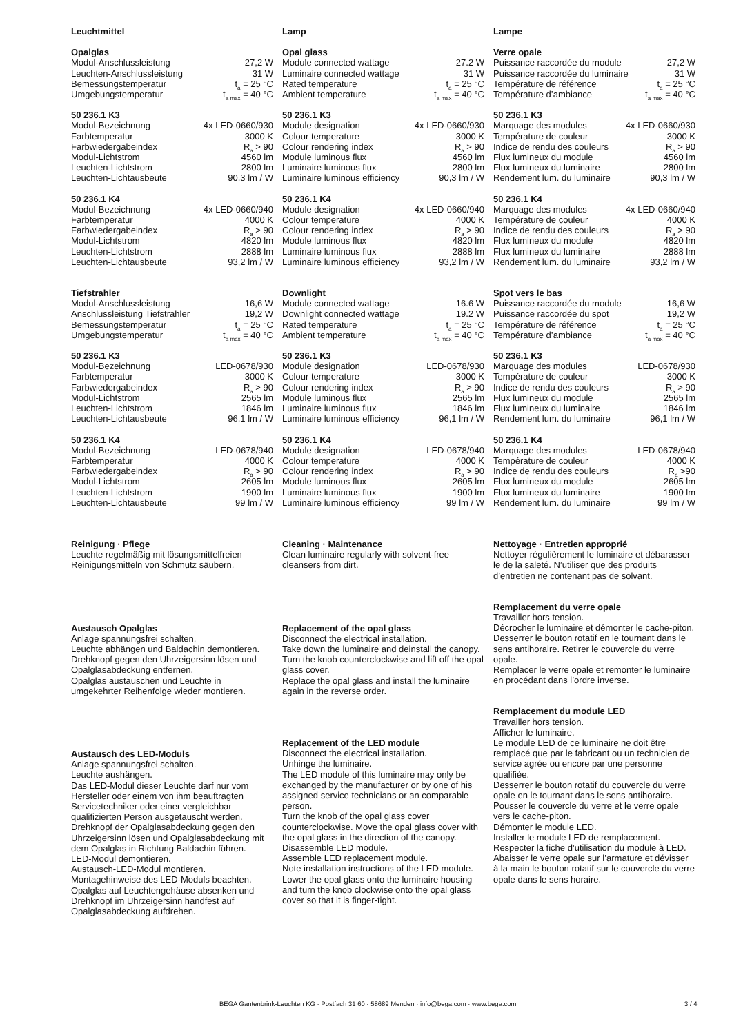Leuchtmittel
Opalglas
| Modul-Anschlussleistung | 27,2 W |
| Leuchten-Anschlussleistung | 31 W |
| Bemessungstemperatur | t<sub>a</sub> = 25 °C |
| Umgebungstemperatur | t<sub>a max</sub> = 40 °C |
50 236.1 K3
| Modul-Bezeichnung | 4x LED-0660/930 |
| Farbtemperatur | 3000 K |
| Farbwiedergabeindex | R<sub>a</sub> > 90 |
| Modul-Lichtstrom | 4560 lm |
| Leuchten-Lichtstrom | 2800 lm |
| Leuchten-Lichtausbeute | 90,3 lm / W |
50 236.1 K4
| Modul-Bezeichnung | 4x LED-0660/940 |
| Farbtemperatur | 4000 K |
| Farbwiedergabeindex | R<sub>a</sub> > 90 |
| Modul-Lichtstrom | 4820 lm |
| Leuchten-Lichtstrom | 2888 lm |
| Leuchten-Lichtausbeute | 93,2 lm / W |
Tiefstrahler
| Modul-Anschlussleistung | 16,6 W |
| Anschlussleistung Tiefstrahler | 19,2 W |
| Bemessungstemperatur | t<sub>a</sub> = 25 °C |
| Umgebungstemperatur | t<sub>a max</sub> = 40 °C |
50 236.1 K3
| Modul-Bezeichnung | LED-0678/930 |
| Farbtemperatur | 3000 K |
| Farbwiedergabeindex | R<sub>a</sub> > 90 |
| Modul-Lichtstrom | 2565 lm |
| Leuchten-Lichtstrom | 1846 lm |
| Leuchten-Lichtausbeute | 96,1 lm / W |
50 236.1 K4
| Modul-Bezeichnung | LED-0678/940 |
| Farbtemperatur | 4000 K |
| Farbwiedergabeindex | R<sub>a</sub> > 90 |
| Modul-Lichtstrom | 2605 lm |
| Leuchten-Lichtstrom | 1900 lm |
| Leuchten-Lichtausbeute | 99 lm / W |
Reinigung · Pflege
Leuchte regelmäßig mit lösungsmittelfreien Reinigungsmitteln von Schmutz säubern.
Austausch Opalglas
Anlage spannungsfrei schalten.
Leuchte abhängen und Baldachin demontieren.
Drehknopf gegen den Uhrzeigersinn lösen und Opalglasabdeckung entfernen.
Opalglas austauschen und Leuchte in umgekehrter Reihenfolge wieder montieren.
Austausch des LED-Moduls
Anlage spannungsfrei schalten.
Leuchte aushängen.
Das LED-Modul dieser Leuchte darf nur vom Hersteller oder einem von ihm beauftragten Servicetechniker oder einer vergleichbar qualifizierten Person ausgetauscht werden.
Drehknopf der Opalglasabdeckung gegen den Uhrzeigersinn lösen und Opalglasabdeckung mit dem Opalglas in Richtung Baldachin führen.
LED-Modul demontieren.
Austausch-LED-Modul montieren.
Montagehinweise des LED-Moduls beachten.
Opalglas auf Leuchtengehäuse absenken und Drehknopf im Uhrzeigersinn handfest auf Opalglasabdeckung aufdrehen.
Lamp
Opal glass
| Module connected wattage | 27.2 W |
| Luminaire connected wattage | 31 W |
| Rated temperature | t<sub>a</sub> = 25 °C |
| Ambient temperature | t<sub>a max</sub> = 40 °C |
50 236.1 K3
| Module designation | 4x LED-0660/930 |
| Colour temperature | 3000 K |
| Colour rendering index | R<sub>a</sub> > 90 |
| Module luminous flux | 4560 lm |
| Luminaire luminous flux | 2800 lm |
| Luminaire luminous efficiency | 90,3 lm / W |
50 236.1 K4
| Module designation | 4x LED-0660/940 |
| Colour temperature | 4000 K |
| Colour rendering index | R<sub>a</sub> > 90 |
| Module luminous flux | 4820 lm |
| Luminaire luminous flux | 2888 lm |
| Luminaire luminous efficiency | 93,2 lm / W |
Downlight
| Module connected wattage | 16.6 W |
| Downlight connected wattage | 19.2 W |
| Rated temperature | t<sub>a</sub> = 25 °C |
| Ambient temperature | t<sub>a max</sub> = 40 °C |
50 236.1 K3
| Module designation | LED-0678/930 |
| Colour temperature | 3000 K |
| Colour rendering index | R<sub>a</sub> > 90 |
| Module luminous flux | 2565 lm |
| Luminaire luminous flux | 1846 lm |
| Luminaire luminous efficiency | 96,1 lm / W |
50 236.1 K4
| Module designation | LED-0678/940 |
| Colour temperature | 4000 K |
| Colour rendering index | R<sub>a</sub> > 90 |
| Module luminous flux | 2605 lm |
| Luminaire luminous flux | 1900 lm |
| Luminaire luminous efficiency | 99 lm / W |
Cleaning · Maintenance
Clean luminaire regularly with solvent-free cleansers from dirt.
Replacement of the opal glass
Disconnect the electrical installation.
Take down the luminaire and deinstall the canopy.
Turn the knob counterclockwise and lift off the opal glass cover.
Replace the opal glass and install the luminaire again in the reverse order.
Replacement of the LED module
Disconnect the electrical installation.
Unhinge the luminaire.
The LED module of this luminaire may only be exchanged by the manufacturer or by one of his assigned service technicians or an comparable person.
Turn the knob of the opal glass cover counterclockwise. Move the opal glass cover with the opal glass in the direction of the canopy.
Disassemble LED module.
Assemble LED replacement module.
Note installation instructions of the LED module.
Lower the opal glass onto the luminaire housing and turn the knob clockwise onto the opal glass cover so that it is finger-tight.
Lampe
Verre opale
| Puissance raccordée du module | 27,2 W |
| Puissance raccordée du luminaire | 31 W |
| Température de référence | t<sub>a</sub> = 25 °C |
| Température d’ambiance | t<sub>a max</sub> = 40 °C |
50 236.1 K3
| Marquage des modules | 4x LED-0660/930 |
| Température de couleur | 3000 K |
| Indice de rendu des couleurs | R<sub>a</sub> > 90 |
| Flux lumineux du module | 4560 lm |
| Flux lumineux du luminaire | 2800 lm |
| Rendement lum. du luminaire | 90,3 lm / W |
50 236.1 K4
| Marquage des modules | 4x LED-0660/940 |
| Température de couleur | 4000 K |
| Indice de rendu des couleurs | R<sub>a</sub> > 90 |
| Flux lumineux du module | 4820 lm |
| Flux lumineux du luminaire | 2888 lm |
| Rendement lum. du luminaire | 93,2 lm / W |
Spot vers le bas
| Puissance raccordée du module | 16,6 W |
| Puissance raccordée du spot | 19,2 W |
| Température de référence | t<sub>a</sub> = 25 °C |
| Température d’ambiance | t<sub>a max</sub> = 40 °C |
50 236.1 K3
| Marquage des modules | LED-0678/930 |
| Température de couleur | 3000 K |
| Indice de rendu des couleurs | R<sub>a</sub> > 90 |
| Flux lumineux du module | 2565 lm |
| Flux lumineux du luminaire | 1846 lm |
| Rendement lum. du luminaire | 96,1 lm / W |
50 236.1 K4
| Marquage des modules | LED-0678/940 |
| Température de couleur | 4000 K |
| Indice de rendu des couleurs | R<sub>a</sub> >90 |
| Flux lumineux du module | 2605 lm |
| Flux lumineux du luminaire | 1900 lm |
| Rendement lum. du luminaire | 99 lm / W |
Nettoyage · Entretien approprié
Nettoyer régulièrement le luminaire et débarasser le de la saleté. N’utiliser que des produits d’entretien ne contenant pas de solvant.
Remplacement du verre opale
Travailler hors tension.
Décrocher le luminaire et démonter le cache-piton.
Desserrer le bouton rotatif en le tournant dans le sens antihoraire. Retirer le couvercle du verre opale.
Remplacer le verre opale et remonter le luminaire en procédant dans l’ordre inverse.
Remplacement du module LED
Travailler hors tension.
Afficher le luminaire.
Le module LED de ce luminaire ne doit être remplacé que par le fabricant ou un technicien de service agrée ou encore par une personne qualifiée.
Desserrer le bouton rotatif du couvercle du verre opale en le tournant dans le sens antihoraire.
Pousser le couvercle du verre et le verre opale vers le cache-piton.
Démonter le module LED.
Installer le module LED de remplacement.
Respecter la fiche d’utilisation du module à LED.
Abaisser le verre opale sur l’armature et dévisser à la main le bouton rotatif sur le couvercle du verre opale dans le sens horaire.
BEGA Gantenbrink-Leuchten KG · Postfach 31 60 · 58689 Menden · info@bega.com · www.bega.com
3 / 4